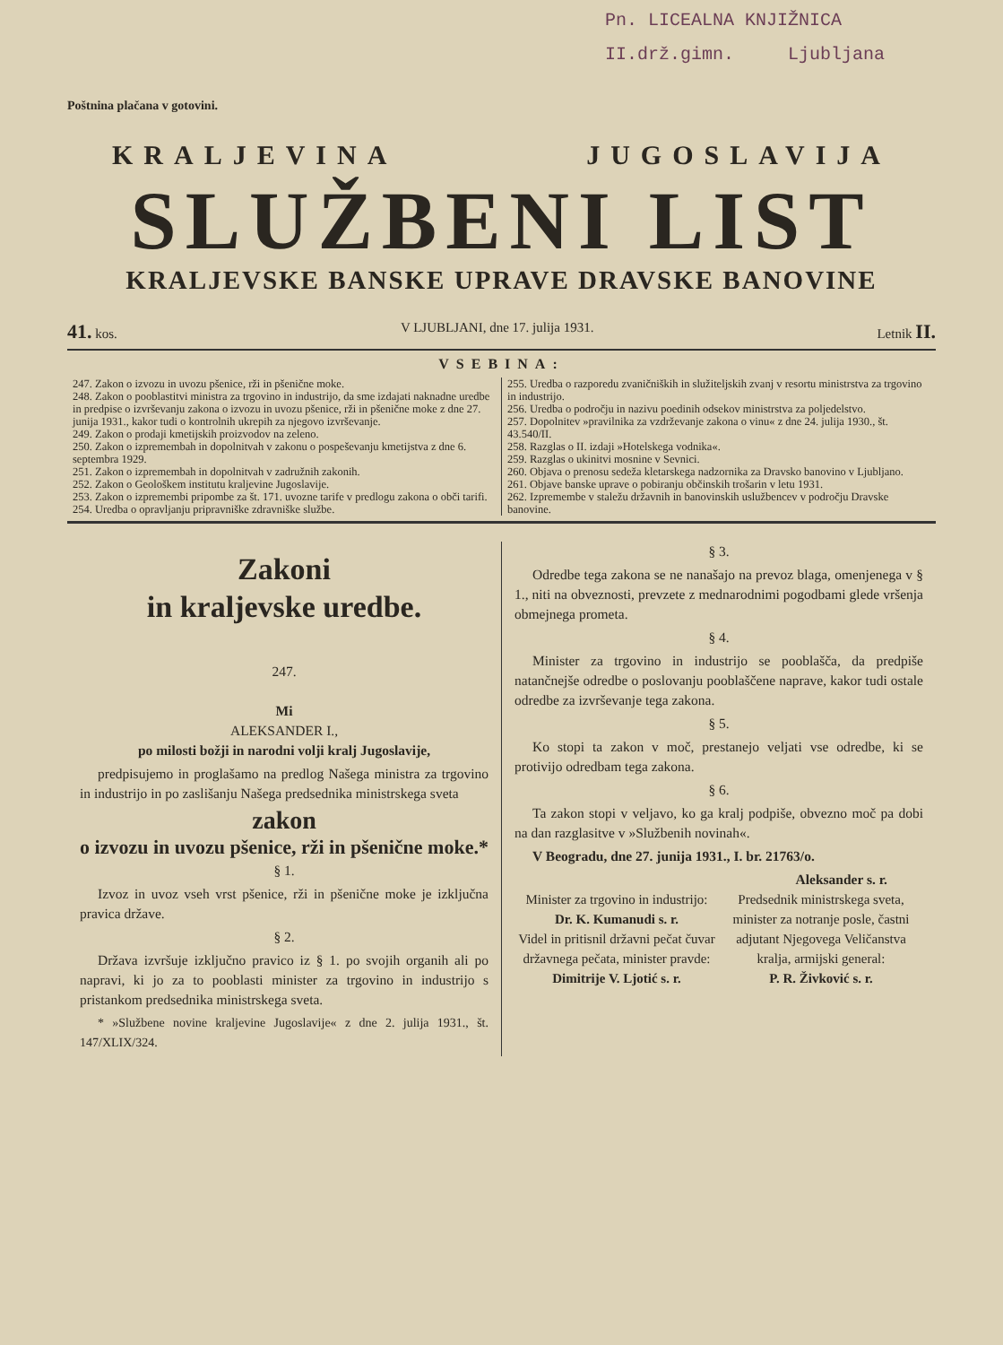Pn. LICEALNA KNJIŽNICA
II.drž.gimn. Ljubljana
Poštnina plačana v gotovini.
KRALJEVINA JUGOSLAVIJA
SLUŽBENI LIST
KRALJEVSKE BANSKE UPRAVE DRAVSKE BANOVINE
41. kos. V LJUBLJANI, dne 17. julija 1931. Letnik II.
VSEBINA:
247. Zakon o izvozu in uvozu pšenice, rži in pšenične moke.
248. Zakon o pooblastitvi ministra za trgovino in industrijo, da sme izdajati naknadne uredbe in predpise o izvrševanju zakona o izvozu in uvozu pšenice, rži in pšenične moke z dne 27. junija 1931., kakor tudi o kontrolnih ukrepih za njegovo izvrševanje.
249. Zakon o prodaji kmetijskih proizvodov na zeleno.
250. Zakon o izpremembah in dopolnitvah v zakonu o pospeševanju kmetijstva z dne 6. septembra 1929.
251. Zakon o izpremembah in dopolnitvah v zadružnih zakonih.
252. Zakon o Geološkem institutu kraljevine Jugoslavije.
253. Zakon o izpremembi pripombe za št. 171. uvozne tarife v predlogu zakona o obči tarifi.
254. Uredba o opravljanju pripravniške zdravniške službe.
255. Uredba o razporedu zvaničniških in služiteljskih zvanj v resortu ministrstva za trgovino in industrijo.
256. Uredba o področju in nazivu poedinih odsekov ministrstva za poljedelstvo.
257. Dopolnitev »pravilnika za vzdrževanje zakona o vinu« z dne 24. julija 1930., št. 43.540/II.
258. Razglas o II. izdaji »Hotelskega vodnika«.
259. Razglas o ukinitvi mosnine v Sevnici.
260. Objava o prenosu sedeža kletarskega nadzornika za Dravsko banovino v Ljubljano.
261. Objave banske uprave o pobiranju občinskih trošarin v letu 1931.
262. Izpremembe v staležu državnih in banovinskih uslužbencev v področju Dravske banovine.
Zakoni
in kraljevske uredbe.
247.
Mi
ALEKSANDER I.,
po milosti božji in narodni volji kralj Jugoslavije,
predpisujemo in proglašamo na predlog Našega ministra za trgovino in industrijo in po zaslišanju Našega predsednika ministrskega sveta
zakon
o izvozu in uvozu pšenice, rži in pšenične moke.*
§ 1.
Izvoz in uvoz vseh vrst pšenice, rži in pšenične moke je izključna pravica države.
§ 2.
Država izvršuje izključno pravico iz § 1. po svojih organih ali po napravi, ki jo za to pooblasti minister za trgovino in industrijo s pristankom predsednika ministrskega sveta.
* »Službene novine kraljevine Jugoslavije« z dne 2. julija 1931., št. 147/XLIX/324.
§ 3.
Odredbe tega zakona se ne nanašajo na prevoz blaga, omenjenega v § 1., niti na obveznosti, prevzete z mednarodnimi pogodbami glede vršenja obmejnega prometa.
§ 4.
Minister za trgovino in industrijo se pooblašča, da predpiše natančnejše odredbe o poslovanju pooblaščene naprave, kakor tudi ostale odredbe za izvrševanje tega zakona.
§ 5.
Ko stopi ta zakon v moč, prestanejo veljati vse odredbe, ki se protivijo odredbam tega zakona.
§ 6.
Ta zakon stopi v veljavo, ko ga kralj podpiše, obvezno moč pa dobi na dan razglasitve v »Službenih novinah«.
V Beogradu, dne 27. junija 1931., I. br. 21763/o.
Aleksander s. r.
Minister za trgovino in industrijo:
Dr. K. Kumanudi s. r.
Videl in pritisnil državni pečat čuvar državnega pečata, minister pravde:
Dimitrije V. Ljotić s. r.
Predsednik ministrskega sveta, minister za notranje posle, častni adjutant Njegovega Veličanstva kralja, armijski general:
P. R. Živković s. r.